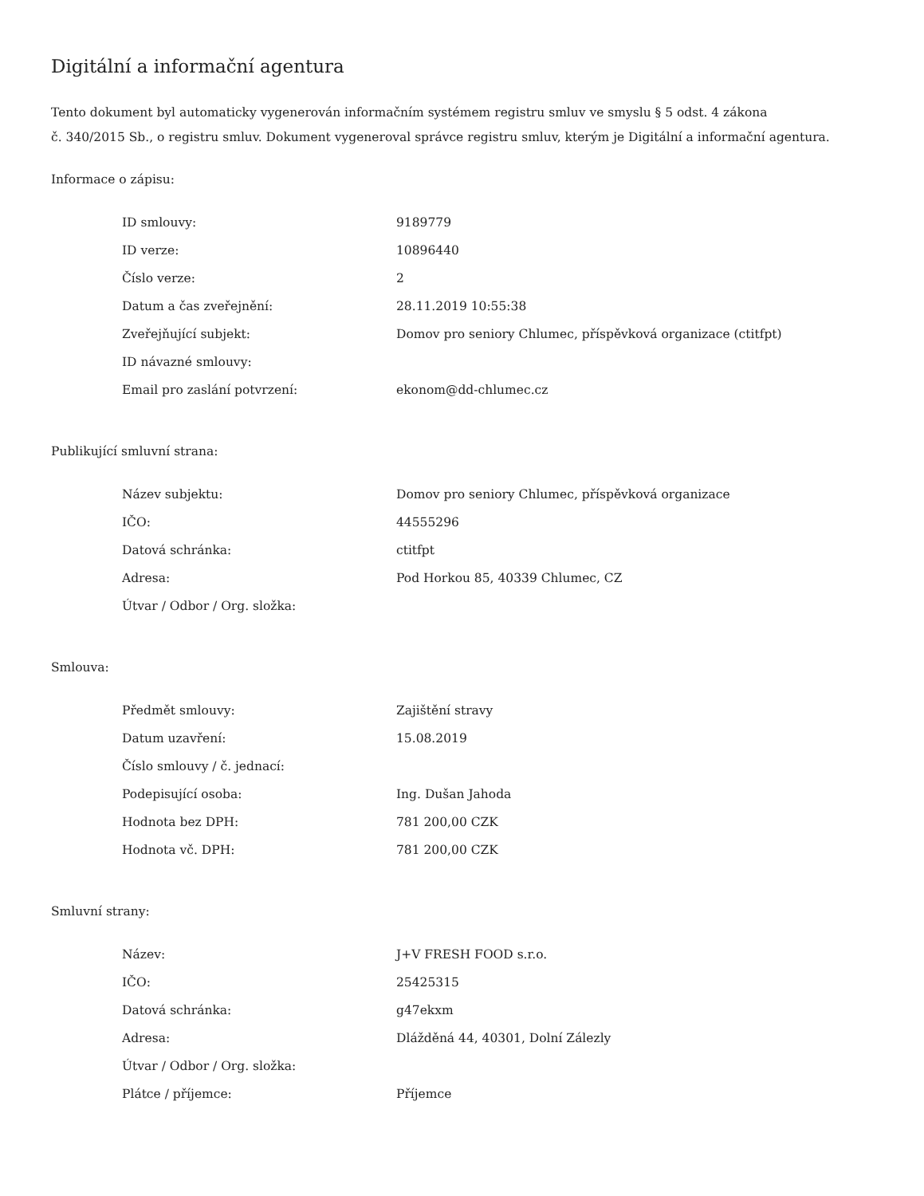Digitální a informační agentura
Tento dokument byl automaticky vygenerován informačním systémem registru smluv ve smyslu § 5 odst. 4 zákona
č. 340/2015 Sb., o registru smluv. Dokument vygeneroval správce registru smluv, kterým je Digitální a informační agentura.
Informace o zápisu:
| ID smlouvy: | 9189779 |
| ID verze: | 10896440 |
| Číslo verze: | 2 |
| Datum a čas zveřejnění: | 28.11.2019 10:55:38 |
| Zveřejňující subjekt: | Domov pro seniory Chlumec, příspěvková organizace (ctitfpt) |
| ID návazné smlouvy: | |
| Email pro zaslání potvrzení: | ekonom@dd-chlumec.cz |
Publikující smluvní strana:
| Název subjektu: | Domov pro seniory Chlumec, příspěvková organizace |
| IČO: | 44555296 |
| Datová schránka: | ctitfpt |
| Adresa: | Pod Horkou 85, 40339 Chlumec, CZ |
| Útvar / Odbor / Org. složka: | |
Smlouva:
| Předmět smlouvy: | Zajištění stravy |
| Datum uzavření: | 15.08.2019 |
| Číslo smlouvy / č. jednací: | |
| Podepisující osoba: | Ing. Dušan Jahoda |
| Hodnota bez DPH: | 781 200,00 CZK |
| Hodnota vč. DPH: | 781 200,00 CZK |
Smluvní strany:
| Název: | J+V FRESH FOOD s.r.o. |
| IČO: | 25425315 |
| Datová schránka: | g47ekxm |
| Adresa: | Dlážděná 44, 40301, Dolní Zálezly |
| Útvar / Odbor / Org. složka: | |
| Plátce / příjemce: | Příjemce |